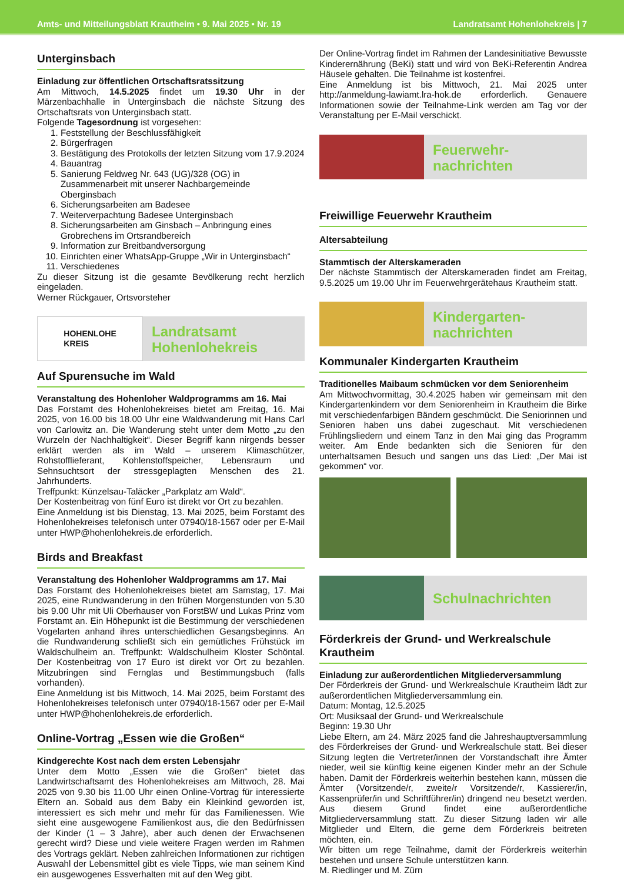Amts- und Mitteilungsblatt Krautheim • 9. Mai 2025 • Nr. 19 Landratsamt Hohenlohekreis | 7
Unterginsbach
Einladung zur öffentlichen Ortschaftsratssitzung
Am Mittwoch, 14.5.2025 findet um 19.30 Uhr in der Märzenbachhalle in Unterginsbach die nächste Sitzung des Ortschaftsrats von Unterginsbach statt.
Folgende Tagesordnung ist vorgesehen:
1. Feststellung der Beschlussfähigkeit
2. Bürgerfragen
3. Bestätigung des Protokolls der letzten Sitzung vom 17.9.2024
4. Bauantrag
5. Sanierung Feldweg Nr. 643 (UG)/328 (OG) in Zusammenarbeit mit unserer Nachbargemeinde Oberginsbach
6. Sicherungsarbeiten am Badesee
7. Weiterverpachtung Badesee Unterginsbach
8. Sicherungsarbeiten am Ginsbach – Anbringung eines Grobrechens im Ortsrandbereich
9. Information zur Breitbandversorgung
10. Einrichten einer WhatsApp-Gruppe „Wir in Unterginsbach“
11. Verschiedenes
Zu dieser Sitzung ist die gesamte Bevölkerung recht herzlich eingeladen.
Werner Rückgauer, Ortsvorsteher
HOHENLOHE
KREIS
Landratsamt
Hohenlohekreis
Auf Spurensuche im Wald
Veranstaltung des Hohenloher Waldprogramms am 16. Mai
Das Forstamt des Hohenlohekreises bietet am Freitag, 16. Mai 2025, von 16.00 bis 18.00 Uhr eine Waldwanderung mit Hans Carl von Carlowitz an. Die Wanderung steht unter dem Motto „zu den Wurzeln der Nachhaltigkeit“. Dieser Begriff kann nirgends besser erklärt werden als im Wald – unserem Klimaschützer, Rohstofflieferant, Kohlenstoffspeicher, Lebensraum und Sehnsuchtsort der stressgeplagten Menschen des 21. Jahrhunderts.
Treffpunkt: Künzelsau-Taläcker „Parkplatz am Wald“.
Der Kostenbeitrag von fünf Euro ist direkt vor Ort zu bezahlen.
Eine Anmeldung ist bis Dienstag, 13. Mai 2025, beim Forstamt des Hohenlohekreises telefonisch unter 07940/18-1567 oder per E-Mail unter HWP@hohenlohekreis.de erforderlich.
Birds and Breakfast
Veranstaltung des Hohenloher Waldprogramms am 17. Mai
Das Forstamt des Hohenlohekreises bietet am Samstag, 17. Mai 2025, eine Rundwanderung in den frühen Morgenstunden von 5.30 bis 9.00 Uhr mit Uli Oberhauser von ForstBW und Lukas Prinz vom Forstamt an. Ein Höhepunkt ist die Bestimmung der verschiedenen Vogelarten anhand ihres unterschiedlichen Gesangsbeginns. An die Rundwanderung schließt sich ein gemütliches Frühstück im Waldschulheim an. Treffpunkt: Waldschulheim Kloster Schöntal. Der Kostenbeitrag von 17 Euro ist direkt vor Ort zu bezahlen. Mitzubringen sind Fernglas und Bestimmungsbuch (falls vorhanden).
Eine Anmeldung ist bis Mittwoch, 14. Mai 2025, beim Forstamt des Hohenlohekreises telefonisch unter 07940/18-1567 oder per E-Mail unter HWP@hohenlohekreis.de erforderlich.
Online-Vortrag „Essen wie die Großen“
Kindgerechte Kost nach dem ersten Lebensjahr
Unter dem Motto „Essen wie die Großen“ bietet das Landwirtschaftsamt des Hohenlohekreises am Mittwoch, 28. Mai 2025 von 9.30 bis 11.00 Uhr einen Online-Vortrag für interessierte Eltern an. Sobald aus dem Baby ein Kleinkind geworden ist, interessiert es sich mehr und mehr für das Familienessen. Wie sieht eine ausgewogene Familienkost aus, die den Bedürfnissen der Kinder (1 – 3 Jahre), aber auch denen der Erwachsenen gerecht wird? Diese und viele weitere Fragen werden im Rahmen des Vortrags geklärt. Neben zahlreichen Informationen zur richtigen Auswahl der Lebensmittel gibt es viele Tipps, wie man seinem Kind ein ausgewogenes Essverhalten mit auf den Weg gibt.
Der Online-Vortrag findet im Rahmen der Landesinitiative Bewusste Kinderernährung (BeKi) statt und wird von BeKi-Referentin Andrea Häusele gehalten. Die Teilnahme ist kostenfrei.
Eine Anmeldung ist bis Mittwoch, 21. Mai 2025 unter http://anmeldung-lawiamt.lra-hok.de erforderlich. Genauere Informationen sowie der Teilnahme-Link werden am Tag vor der Veranstaltung per E-Mail verschickt.
Feuerwehr-
nachrichten
Freiwillige Feuerwehr Krautheim
Altersabteilung
Stammtisch der Alterskameraden
Der nächste Stammtisch der Alterskameraden findet am Freitag, 9.5.2025 um 19.00 Uhr im Feuerwehrgerätehaus Krautheim statt.
Kindergarten-
nachrichten
Kommunaler Kindergarten Krautheim
Traditionelles Maibaum schmücken vor dem Seniorenheim
Am Mittwochvormittag, 30.4.2025 haben wir gemeinsam mit den Kindergartenkindern vor dem Seniorenheim in Krautheim die Birke mit verschiedenfarbigen Bändern geschmückt. Die Seniorinnen und Senioren haben uns dabei zugeschaut. Mit verschiedenen Frühlingsliedern und einem Tanz in den Mai ging das Programm weiter. Am Ende bedankten sich die Senioren für den unterhaltsamen Besuch und sangen uns das Lied: „Der Mai ist gekommen“ vor.
Schulnachrichten
Förderkreis der Grund- und Werkrealschule Krautheim
Einladung zur außerordentlichen Mitgliederversammlung
Der Förderkreis der Grund- und Werkrealschule Krautheim lädt zur außerordentlichen Mitgliederversammlung ein.
Datum: Montag, 12.5.2025
Ort: Musiksaal der Grund- und Werkrealschule
Beginn: 19.30 Uhr
Liebe Eltern, am 24. März 2025 fand die Jahreshauptversammlung des Förderkreises der Grund- und Werkrealschule statt. Bei dieser Sitzung legten die Vertreter/innen der Vorstandschaft ihre Ämter nieder, weil sie künftig keine eigenen Kinder mehr an der Schule haben. Damit der Förderkreis weiterhin bestehen kann, müssen die Ämter (Vorsitzende/r, zweite/r Vorsitzende/r, Kassierer/in, Kassenprüfer/in und Schriftführer/in) dringend neu besetzt werden. Aus diesem Grund findet eine außerordentliche Mitgliederversammlung statt. Zu dieser Sitzung laden wir alle Mitglieder und Eltern, die gerne dem Förderkreis beitreten möchten, ein.
Wir bitten um rege Teilnahme, damit der Förderkreis weiterhin bestehen und unsere Schule unterstützen kann.
M. Riedlinger und M. Zürn